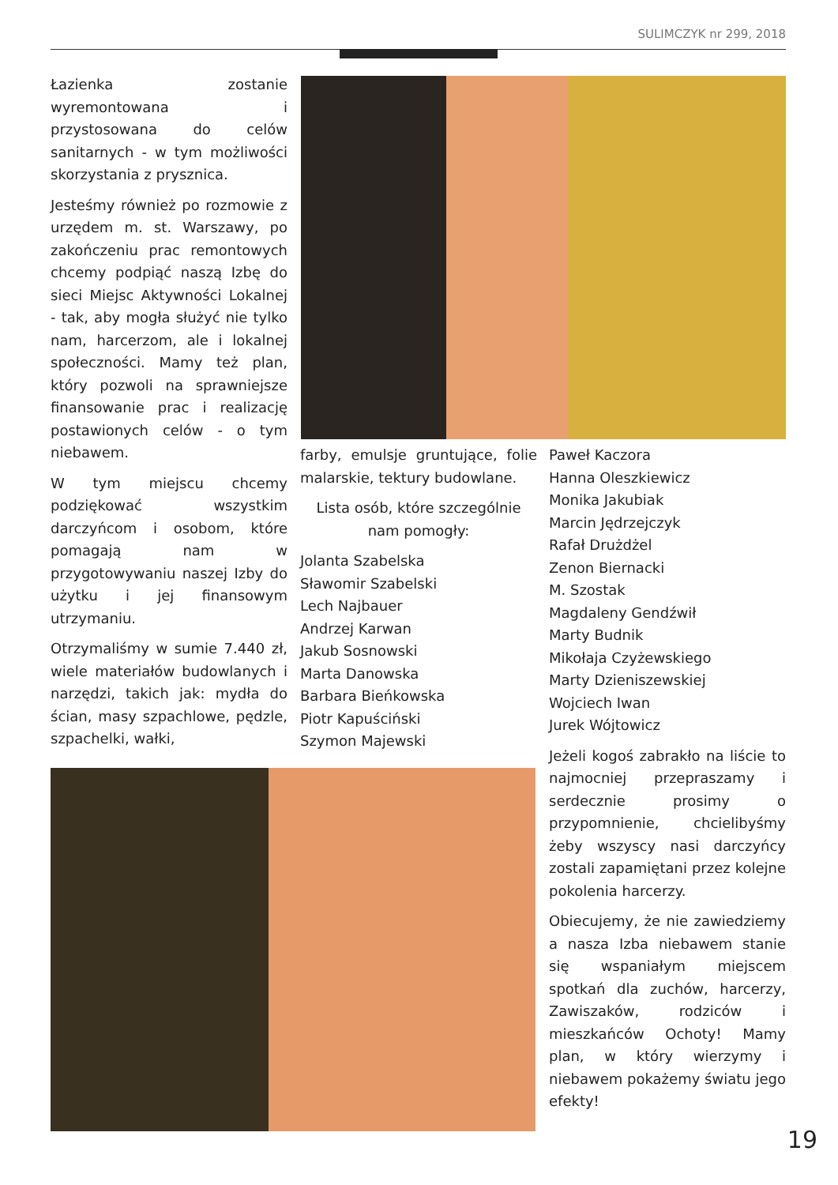SULIMCZYK nr 299, 2018
Łazienka zostanie wyremontowana i przystosowana do celów sanitarnych - w tym możliwości skorzystania z prysznica.
Jesteśmy również po rozmowie z urzędem m. st. Warszawy, po zakończeniu prac remontowych chcemy podpiąć naszą Izbę do sieci Miejsc Aktywności Lokalnej - tak, aby mogła służyć nie tylko nam, harcerzom, ale i lokalnej społeczności. Mamy też plan, który pozwoli na sprawniejsze finansowanie prac i realizację postawionych celów - o tym niebawem.
W tym miejscu chcemy podziękować wszystkim darczyńcom i osobom, które pomagają nam w przygotowywaniu naszej Izby do użytku i jej finansowym utrzymaniu.
Otrzymaliśmy w sumie 7.440 zł, wiele materiałów budowlanych i narzędzi, takich jak: mydła do ścian, masy szpachlowe, pędzle, szpachelki, wałki,
farby, emulsje gruntujące, folie malarskie, tektury budowlane.
Lista osób, które szczególnie nam pomogły:
Jolanta Szabelska
Sławomir Szabelski
Lech Najbauer
Andrzej Karwan
Jakub Sosnowski
Marta Danowska
Barbara Bieńkowska
Piotr Kapuściński
Szymon Majewski
Paweł Kaczora
Hanna Oleszkiewicz
Monika Jakubiak
Marcin Jędrzejczyk
Rafał Drużdżel
Zenon Biernacki
M. Szostak
Magdaleny Gendźwił
Marty Budnik
Mikołaja Czyżewskiego
Marty Dzieniszewskiej
Wojciech Iwan
Jurek Wójtowicz
Jeżeli kogoś zabrakło na liście to najmocniej przepraszamy i serdecznie prosimy o przypomnienie, chcielibyśmy żeby wszyscy nasi darczyńcy zostali zapamiętani przez kolejne pokolenia harcerzy.
Obiecujemy, że nie zawiedziemy a nasza Izba niebawem stanie się wspaniałym miejscem spotkań dla zuchów, harcerzy, Zawiszaków, rodziców i mieszkańców Ochoty! Mamy plan, w który wierzymy i niebawem pokażemy światu jego efekty!
19